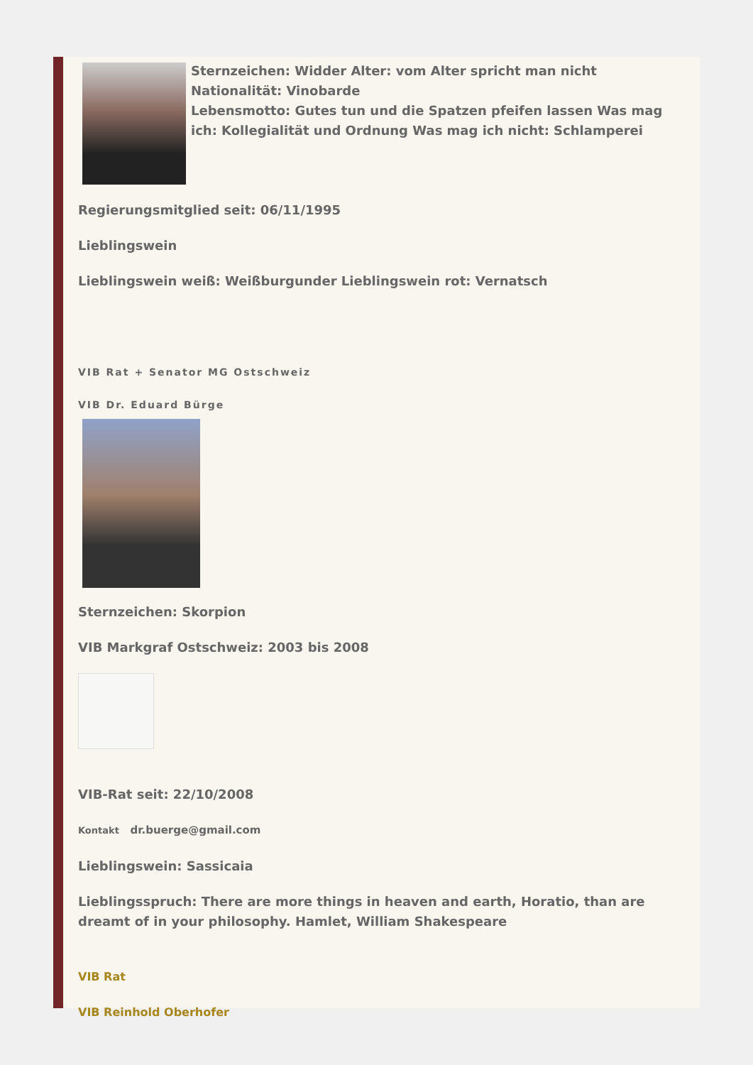Sternzeichen: Widder Alter: vom Alter spricht man nicht Nationalität: Vinobarde
Lebensmotto: Gutes tun und die Spatzen pfeifen lassen Was mag ich: Kollegialität und Ordnung Was mag ich nicht: Schlamperei
Regierungsmitglied seit: 06/11/1995
Lieblingswein
Lieblingswein weiß: Weißburgunder Lieblingswein rot: Vernatsch
VIB Rat + Senator MG Ostschweiz
VIB Dr. Eduard Bürge
Sternzeichen: Skorpion
VIB Markgraf Ostschweiz: 2003 bis 2008
VIB-Rat seit: 22/10/2008
Kontakt dr.buerge@gmail.com
Lieblingswein: Sassicaia
Lieblingsspruch: There are more things in heaven and earth, Horatio, than are dreamt of in your philosophy. Hamlet, William Shakespeare
VIB Rat
VIB Reinhold Oberhofer